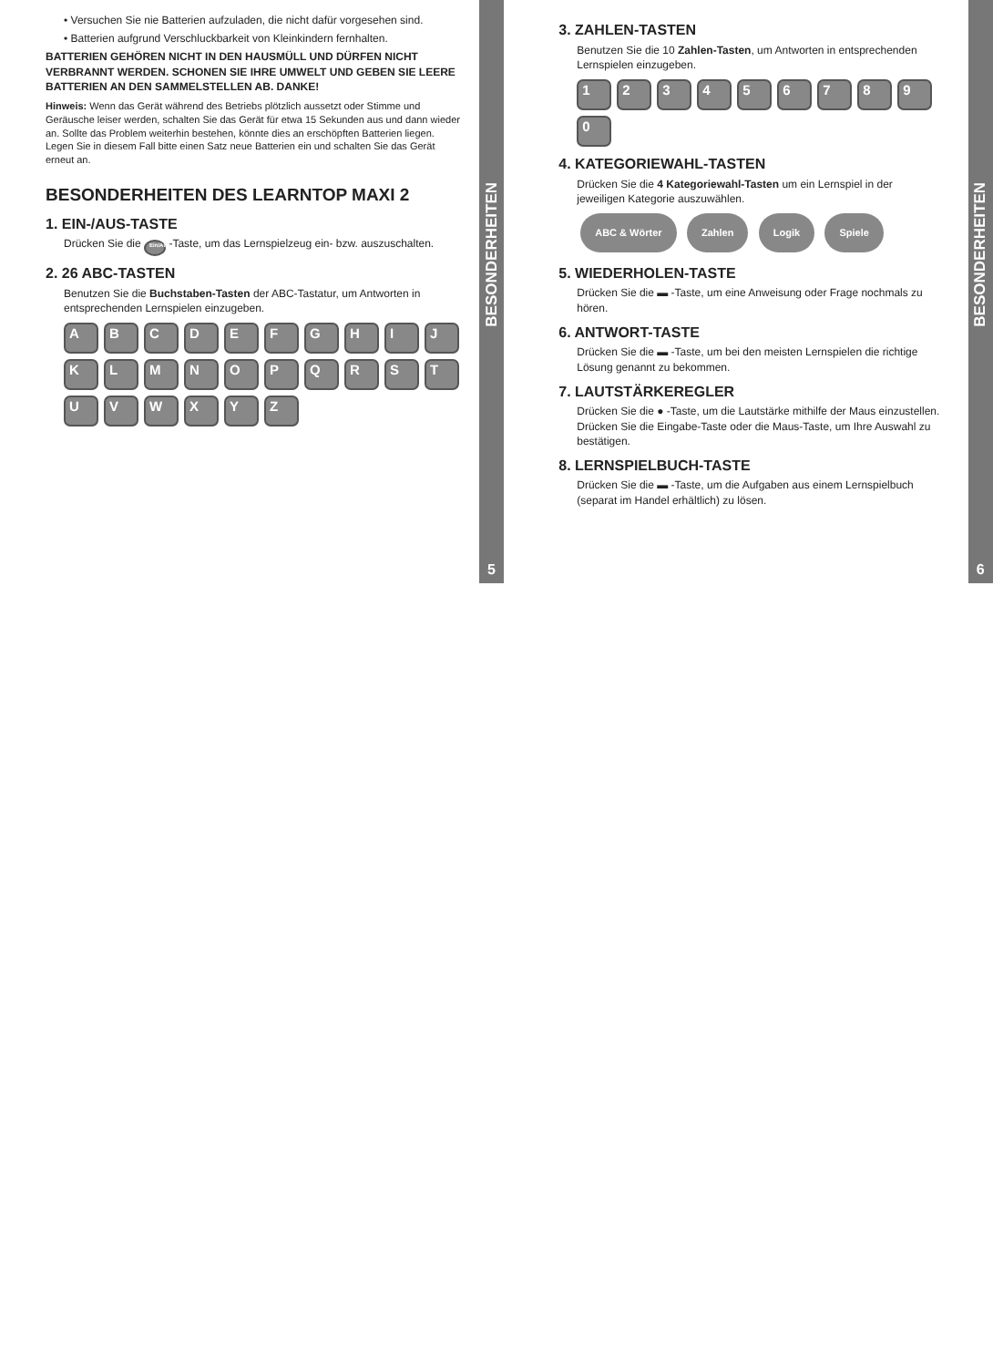• Versuchen Sie nie Batterien aufzuladen, die nicht dafür vorgesehen sind.
• Batterien aufgrund Verschluckbarkeit von Kleinkindern fernhalten.
BATTERIEN GEHÖREN NICHT IN DEN HAUSMÜLL UND DÜRFEN NICHT VERBRANNT WERDEN. SCHONEN SIE IHRE UMWELT UND GEBEN SIE LEERE BATTERIEN AN DEN SAMMELSTELLEN AB. DANKE!
Hinweis: Wenn das Gerät während des Betriebs plötzlich aussetzt oder Stimme und Geräusche leiser werden, schalten Sie das Gerät für etwa 15 Sekunden aus und dann wieder an. Sollte das Problem weiterhin bestehen, könnte dies an erschöpften Batterien liegen. Legen Sie in diesem Fall bitte einen Satz neue Batterien ein und schalten Sie das Gerät erneut an.
BESONDERHEITEN DES LEARNTOP MAXI 2
1. EIN-/AUS-TASTE
Drücken Sie die Ein/Aus -Taste, um das Lernspielzeug ein- bzw. auszuschalten.
2. 26 ABC-TASTEN
Benutzen Sie die Buchstaben-Tasten der ABC-Tastatur, um Antworten in entsprechenden Lernspielen einzugeben.
A
B
C
D
E
F
G
H
I
J
K
L
M
N
O
P
Q
R
S
T
U
V
W
X
Y
Z
BESONDERHEITEN
5
3. ZAHLEN-TASTEN
Benutzen Sie die 10 Zahlen-Tasten, um Antworten in entsprechenden Lernspielen einzugeben.
1
2
3
4
5
6
7
8
9
0
4. KATEGORIEWAHL-TASTEN
Drücken Sie die 4 Kategoriewahl-Tasten um ein Lernspiel in der jeweiligen Kategorie auszuwählen.
ABC & Wörter Zahlen Logik Spiele
5. WIEDERHOLEN-TASTE
Drücken Sie die ▬ -Taste, um eine Anweisung oder Frage nochmals zu hören.
6. ANTWORT-TASTE
Drücken Sie die ▬ -Taste, um bei den meisten Lernspielen die richtige Lösung genannt zu bekommen.
7. LAUTSTÄRKEREGLER
Drücken Sie die ● -Taste, um die Lautstärke mithilfe der Maus einzustellen. Drücken Sie die Eingabe-Taste oder die Maus-Taste, um Ihre Auswahl zu bestätigen.
8. LERNSPIELBUCH-TASTE
Drücken Sie die ▬ -Taste, um die Aufgaben aus einem Lernspielbuch (separat im Handel erhältlich) zu lösen.
BESONDERHEITEN
6